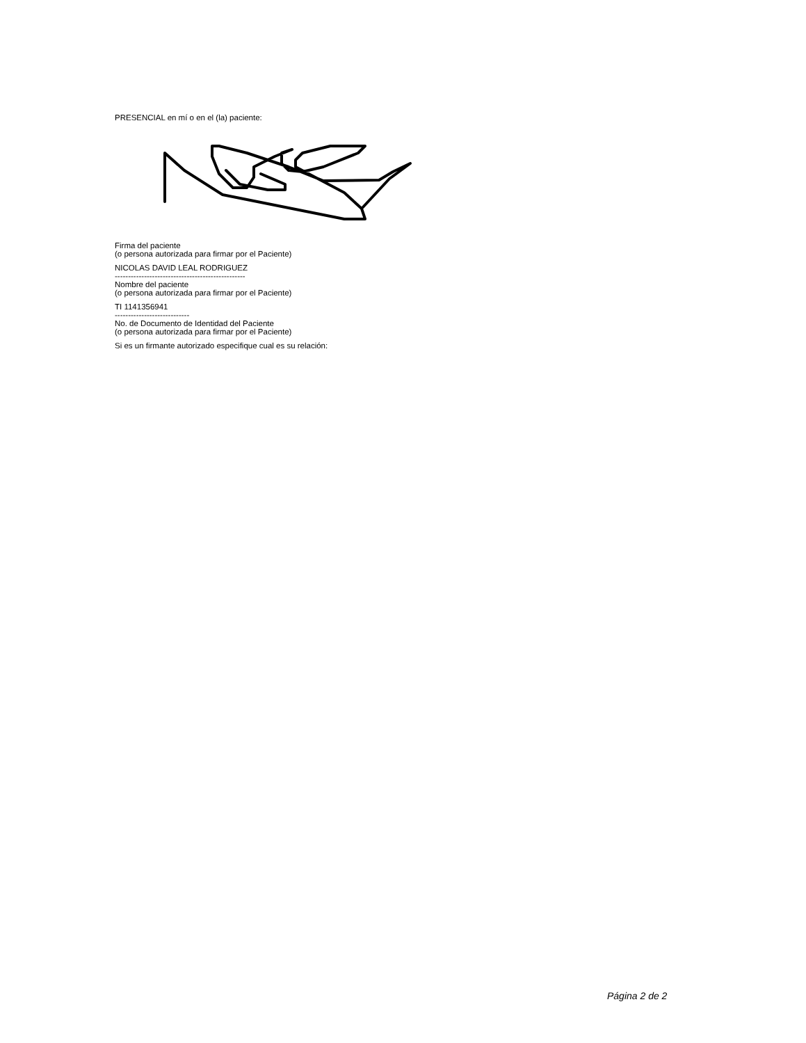PRESENCIAL en mí o en el (la) paciente:
Firma del paciente
(o persona autorizada para firmar por el Paciente)
NICOLAS DAVID LEAL RODRIGUEZ
-------------------------------------------------
Nombre del paciente
(o persona autorizada para firmar por el Paciente)
TI 1141356941
----------------------------
No. de Documento de Identidad del Paciente
(o persona autorizada para firmar por el Paciente)
Si es un firmante autorizado especifique cual es su relación:
Página 2 de 2